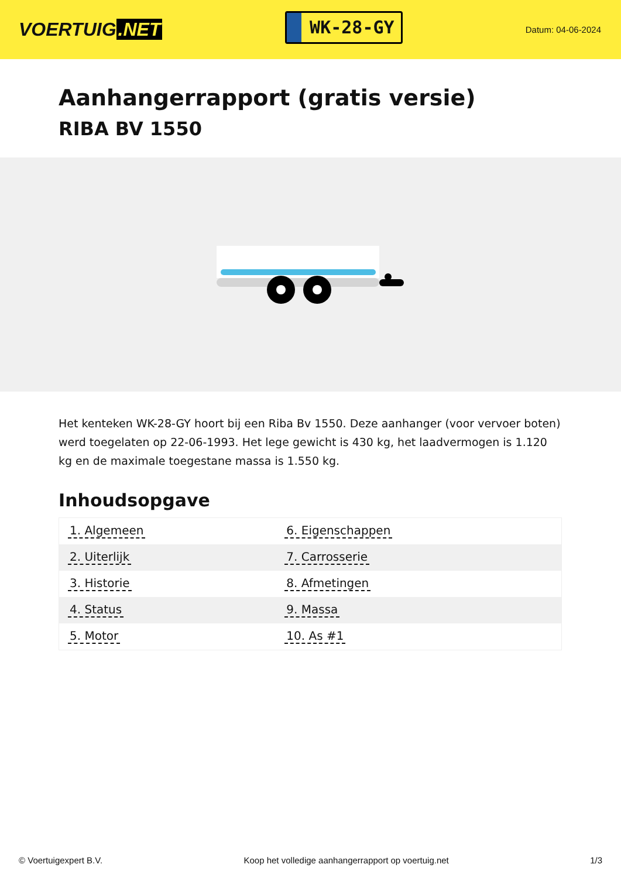VOERTUIG.NET
WK-28-GY
Datum: 04-06-2024
Aanhangerrapport (gratis versie)
RIBA BV 1550
Het kenteken WK-28-GY hoort bij een Riba Bv 1550. Deze aanhanger (voor vervoer boten) werd toegelaten op 22-06-1993. Het lege gewicht is 430 kg, het laadvermogen is 1.120 kg en de maximale toegestane massa is 1.550 kg.
Inhoudsopgave
| 1. Algemeen | 6. Eigenschappen |
| 2. Uiterlijk | 7. Carrosserie |
| 3. Historie | 8. Afmetingen |
| 4. Status | 9. Massa |
| 5. Motor | 10. As #1 |
© Voertuigexpert B.V. Koop het volledige aanhangerrapport op voertuig.net 1/3